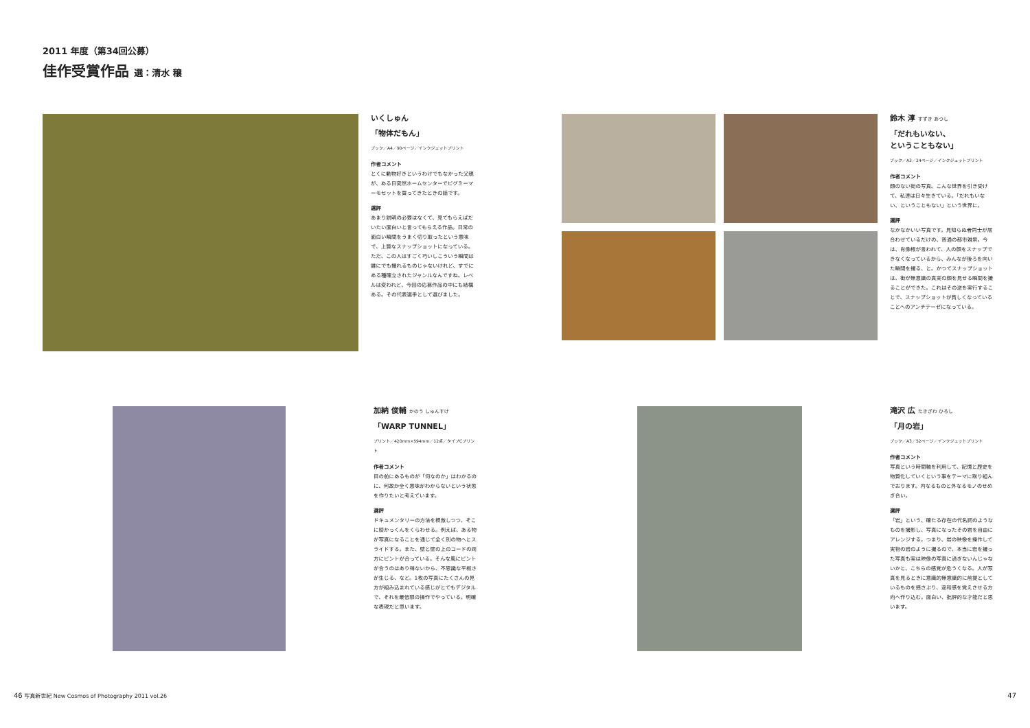2011 年度（第34回公募）
佳作受賞作品 選：清水 穣
いくしゅん
「物体だもん」
ブック／A4／90ページ／インクジェットプリント
作者コメント
とくに動物好きというわけでもなかった父親が、ある日突然ホームセンターでピグミーマーモセットを買ってきたときの話です。
選評
あまり説明の必要はなくて、見てもらえばだいたい面白いと言ってもらえる作品。日常の面白い瞬間をうまく切り取ったという意味で、上質なスナップショットになっている。ただ、この人はすごく巧いしこういう瞬間は誰にでも撮れるものじゃないけれど、すでにある種確立されたジャンルなんですね。レベルは変われど、今回の応募作品の中にも結構ある。その代表選手として選びました。
鈴木 淳 すずき あつし
「だれもいない、
ということもない」
ブック／A3／24ページ／インクジェットプリント
作者コメント
顔のない街の写真。こんな世界を引き受けて、私達は日々生きている。「だれもいない、ということもない」という世界に。
選評
なかなかいい写真です。見知らぬ者同士が居合わせているだけの、普通の都市雑景。今は、肖像権が言われて、人の顔をスナップできなくなっているから、みんなが後ろを向いた瞬間を撮る、と。かつてスナップショットは、街が無意識の真実の顔を見せる瞬間を撮ることができた。これはその逆を実行することで、スナップショットが貧しくなっていることへのアンチテーゼになっている。
加納 俊輔 かのう しゅんすけ
「WARP TUNNEL」
プリント／420mm×594mm／12点／タイプCプリント
作者コメント
目の前にあるものが「何なのか」はわかるのに、何故か全く意味がわからないという状態を作りたいと考えています。
選評
ドキュメンタリーの方法を模倣しつつ、そこに膝かっくんをくらわせる。例えば、ある物が写真になることを通じて全く別の物へとスライドする。また、壁と壁の上のコードの両方にピントが合っている。そんな風にピントが合うのはあり得ないから、不思議な平板さが生じる、など。1枚の写真にたくさんの見方が組み込まれている感じがとてもデジタルで、それを最低限の操作でやっている。明確な表現だと思います。
滝沢 広 たきざわ ひろし
「月の岩」
ブック／A3／52ページ／インクジェットプリント
作者コメント
写真という時間軸を利用して、記憶と歴史を物質化していくという事をテーマに取り組んでおります。内なるものと外なるモノのせめぎ合い。
選評
「岩」という、確たる存在の代名詞のようなものを撮影し、写真になったその岩を自由にアレンジする。つまり、岩の映像を操作して実物の岩のように撮るので、本当に岩を撮った写真も実は映像の写真に過ぎないんじゃないかと、こちらの感覚が危うくなる。人が写真を見るときに意識的無意識的に前提としているものを揺さぶり、違和感を覚えさせる方向へ作り込む。面白い、批評的な才能だと思います。
46 写真新世紀 New Cosmos of Photography 2011 vol.26
47